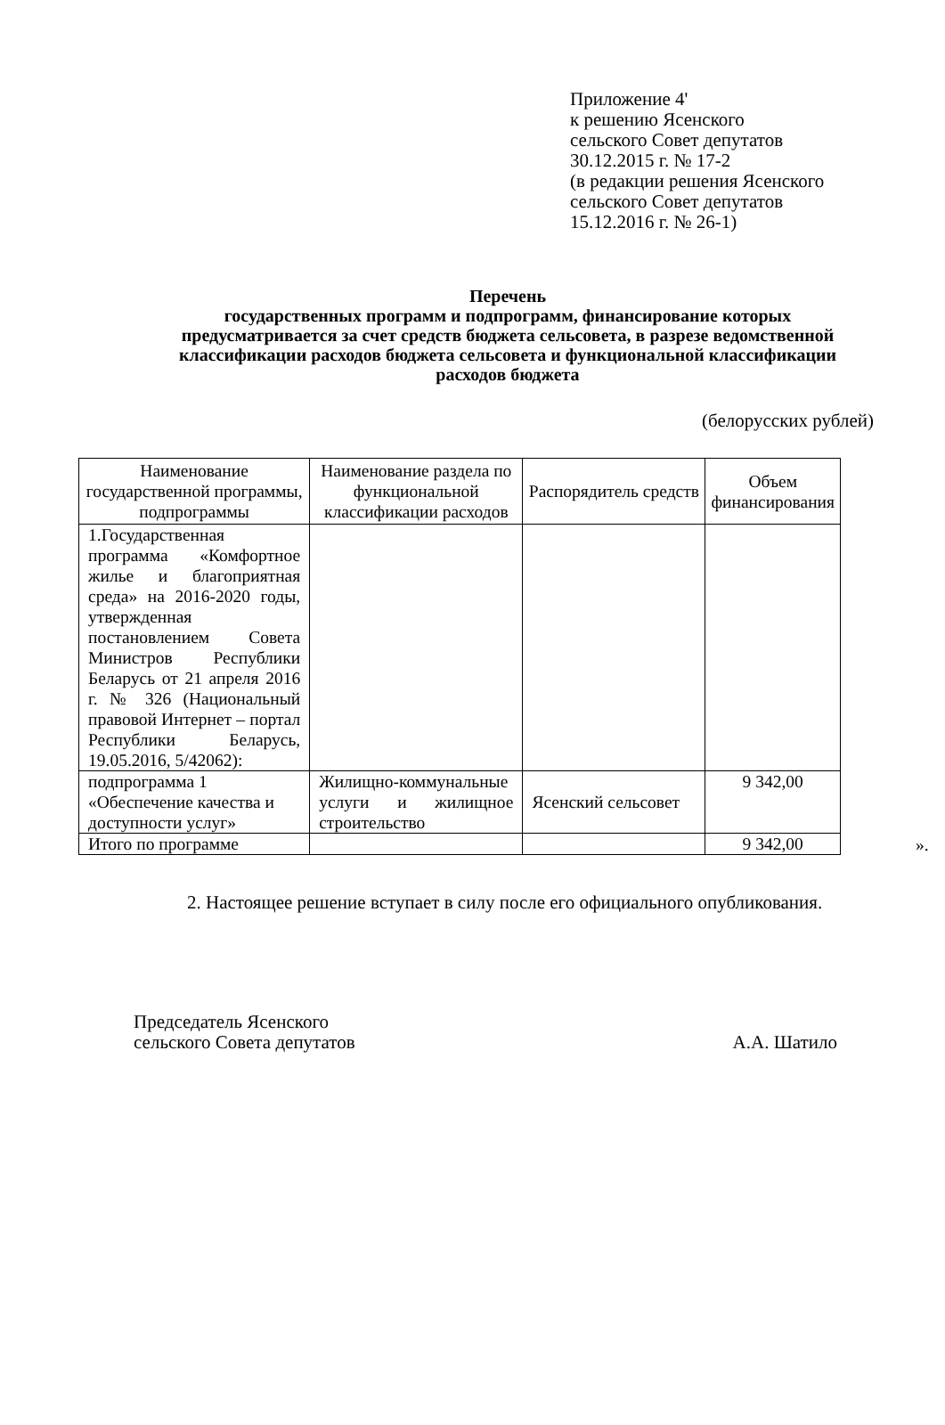Приложение 4'
к решению Ясенского
сельского Совет депутатов
30.12.2015 г. № 17-2
(в редакции решения Ясенского
сельского Совет депутатов
15.12.2016 г. № 26-1)
Перечень
государственных программ и подпрограмм, финансирование которых предусматривается за счет средств бюджета сельсовета, в разрезе ведомственной классификации расходов бюджета сельсовета и функциональной классификации расходов бюджета
(белорусских рублей)
| Наименование государственной программы, подпрограммы | Наименование раздела по функциональной классификации расходов | Распорядитель средств | Объем финансирования |
| --- | --- | --- | --- |
| 1.Государственная программа «Комфортное жилье и благоприятная среда» на 2016-2020 годы, утвержденная постановлением Совета Министров Республики Беларусь от 21 апреля 2016 г. № 326 (Национальный правовой Интернет – портал Республики Беларусь, 19.05.2016, 5/42062): | | | |
| подпрограмма 1 «Обеспечение качества и доступности услуг» | Жилищно-коммунальные услуги и жилищное строительство | Ясенский сельсовет | 9 342,00 |
| Итого по программе | | | 9 342,00 |
».
2. Настоящее решение вступает в силу после его официального опубликования.
Председатель Ясенского
сельского Совета депутатов
А.А. Шатило